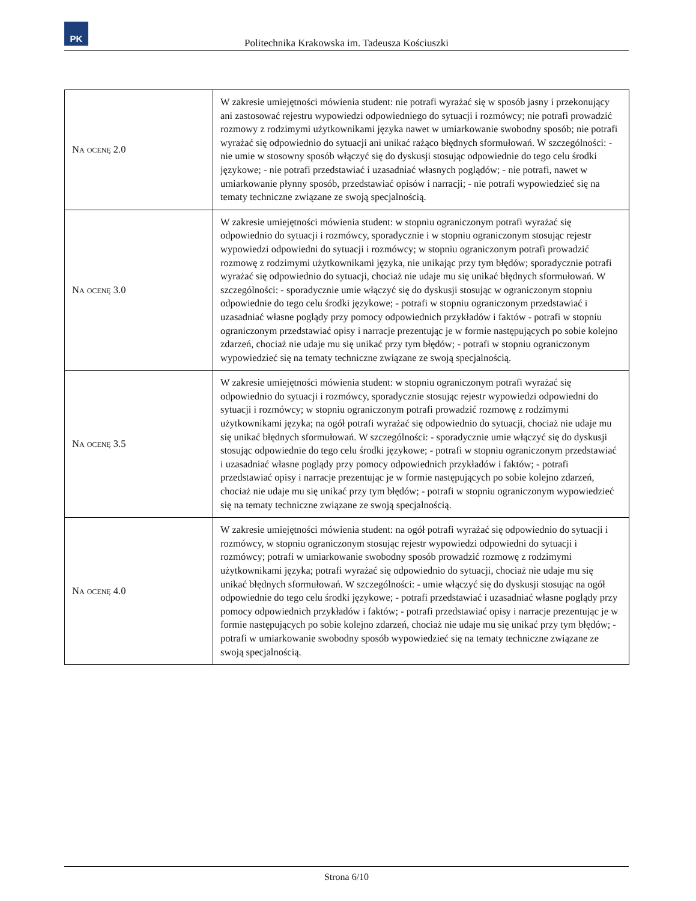PK
Politechnika Krakowska im. Tadeusza Kościuszki
| Na ocenę 2.0 | W zakresie umiejętności mówienia student: nie potrafi wyrażać się w sposób jasny i przekonujący ani zastosować rejestru wypowiedzi odpowiedniego do sytuacji i rozmówcy; nie potrafi prowadzić rozmowy z rodzimymi użytkownikami języka nawet w umiarkowanie swobodny sposób; nie potrafi wyrażać się odpowiednio do sytuacji ani unikać rażąco błędnych sformułowań. W szczególności: - nie umie w stosowny sposób włączyć się do dyskusji stosując odpowiednie do tego celu środki językowe; - nie potrafi przedstawiać i uzasadniać własnych poglądów; - nie potrafi, nawet w umiarkowanie płynny sposób, przedstawiać opisów i narracji; - nie potrafi wypowiedzieć się na tematy techniczne związane ze swoją specjalnością. |
| Na ocenę 3.0 | W zakresie umiejętności mówienia student: w stopniu ograniczonym potrafi wyrażać się odpowiednio do sytuacji i rozmówcy, sporadycznie i w stopniu ograniczonym stosując rejestr wypowiedzi odpowiedni do sytuacji i rozmówcy; w stopniu ograniczonym potrafi prowadzić rozmowę z rodzimymi użytkownikami języka, nie unikając przy tym błędów; sporadycznie potrafi wyrażać się odpowiednio do sytuacji, chociaż nie udaje mu się unikać błędnych sformułowań. W szczególności: - sporadycznie umie włączyć się do dyskusji stosując w ograniczonym stopniu odpowiednie do tego celu środki językowe; - potrafi w stopniu ograniczonym przedstawiać i uzasadniać własne poglądy przy pomocy odpowiednich przykładów i faktów - potrafi w stopniu ograniczonym przedstawiać opisy i narracje prezentując je w formie następujących po sobie kolejno zdarzeń, chociaż nie udaje mu się unikać przy tym błędów; - potrafi w stopniu ograniczonym wypowiedzieć się na tematy techniczne związane ze swoją specjalnością. |
| Na ocenę 3.5 | W zakresie umiejętności mówienia student: w stopniu ograniczonym potrafi wyrażać się odpowiednio do sytuacji i rozmówcy, sporadycznie stosując rejestr wypowiedzi odpowiedni do sytuacji i rozmówcy; w stopniu ograniczonym potrafi prowadzić rozmowę z rodzimymi użytkownikami języka; na ogół potrafi wyrażać się odpowiednio do sytuacji, chociaż nie udaje mu się unikać błędnych sformułowań. W szczególności: - sporadycznie umie włączyć się do dyskusji stosując odpowiednie do tego celu środki językowe; - potrafi w stopniu ograniczonym przedstawiać i uzasadniać własne poglądy przy pomocy odpowiednich przykładów i faktów; - potrafi przedstawiać opisy i narracje prezentując je w formie następujących po sobie kolejno zdarzeń, chociaż nie udaje mu się unikać przy tym błędów; - potrafi w stopniu ograniczonym wypowiedzieć się na tematy techniczne związane ze swoją specjalnością. |
| Na ocenę 4.0 | W zakresie umiejętności mówienia student: na ogół potrafi wyrażać się odpowiednio do sytuacji i rozmówcy, w stopniu ograniczonym stosując rejestr wypowiedzi odpowiedni do sytuacji i rozmówcy; potrafi w umiarkowanie swobodny sposób prowadzić rozmowę z rodzimymi użytkownikami języka; potrafi wyrażać się odpowiednio do sytuacji, chociaż nie udaje mu się unikać błędnych sformułowań. W szczególności: - umie włączyć się do dyskusji stosując na ogół odpowiednie do tego celu środki językowe; - potrafi przedstawiać i uzasadniać własne poglądy przy pomocy odpowiednich przykładów i faktów; - potrafi przedstawiać opisy i narracje prezentując je w formie następujących po sobie kolejno zdarzeń, chociaż nie udaje mu się unikać przy tym błędów; - potrafi w umiarkowanie swobodny sposób wypowiedzieć się na tematy techniczne związane ze swoją specjalnością. |
Strona 6/10